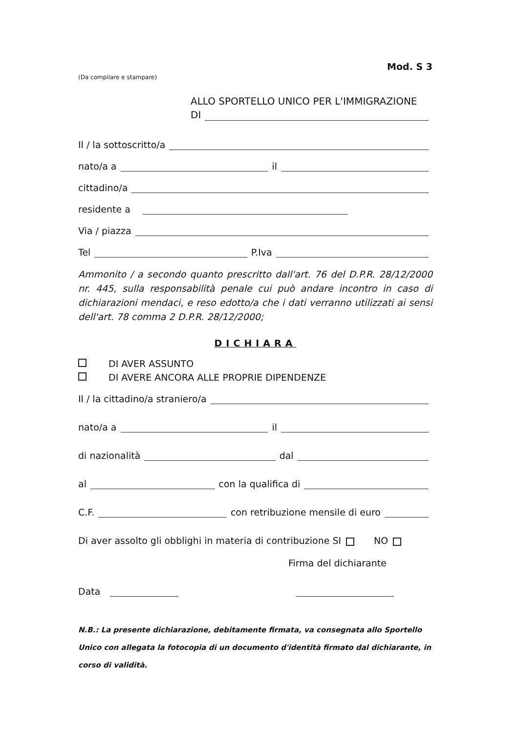Mod. S 3
(Da compilare e stampare)
ALLO SPORTELLO UNICO PER L'IMMIGRAZIONE
DI
Il / la sottoscritto/a
nato/a a il
cittadino/a
residente a
Via / piazza
Tel P.Iva
Ammonito / a secondo quanto prescritto dall'art. 76 del D.P.R. 28/12/2000 nr. 445, sulla responsabilità penale cui può andare incontro in caso di dichiarazioni mendaci, e reso edotto/a che i dati verranno utilizzati ai sensi dell'art. 78 comma 2 D.P.R. 28/12/2000;
DICHIARA
DI AVER ASSUNTO
DI AVERE ANCORA ALLE PROPRIE DIPENDENZE
Il / la cittadino/a straniero/a
nato/a a il
di nazionalità dal
al con la qualifica di
C.F. con retribuzione mensile di euro
Di aver assolto gli obblighi in materia di contribuzione SI NO
Firma del dichiarante
Data
N.B.: La presente dichiarazione, debitamente firmata, va consegnata allo Sportello Unico con allegata la fotocopia di un documento d'identità firmato dal dichiarante, in corso di validità.